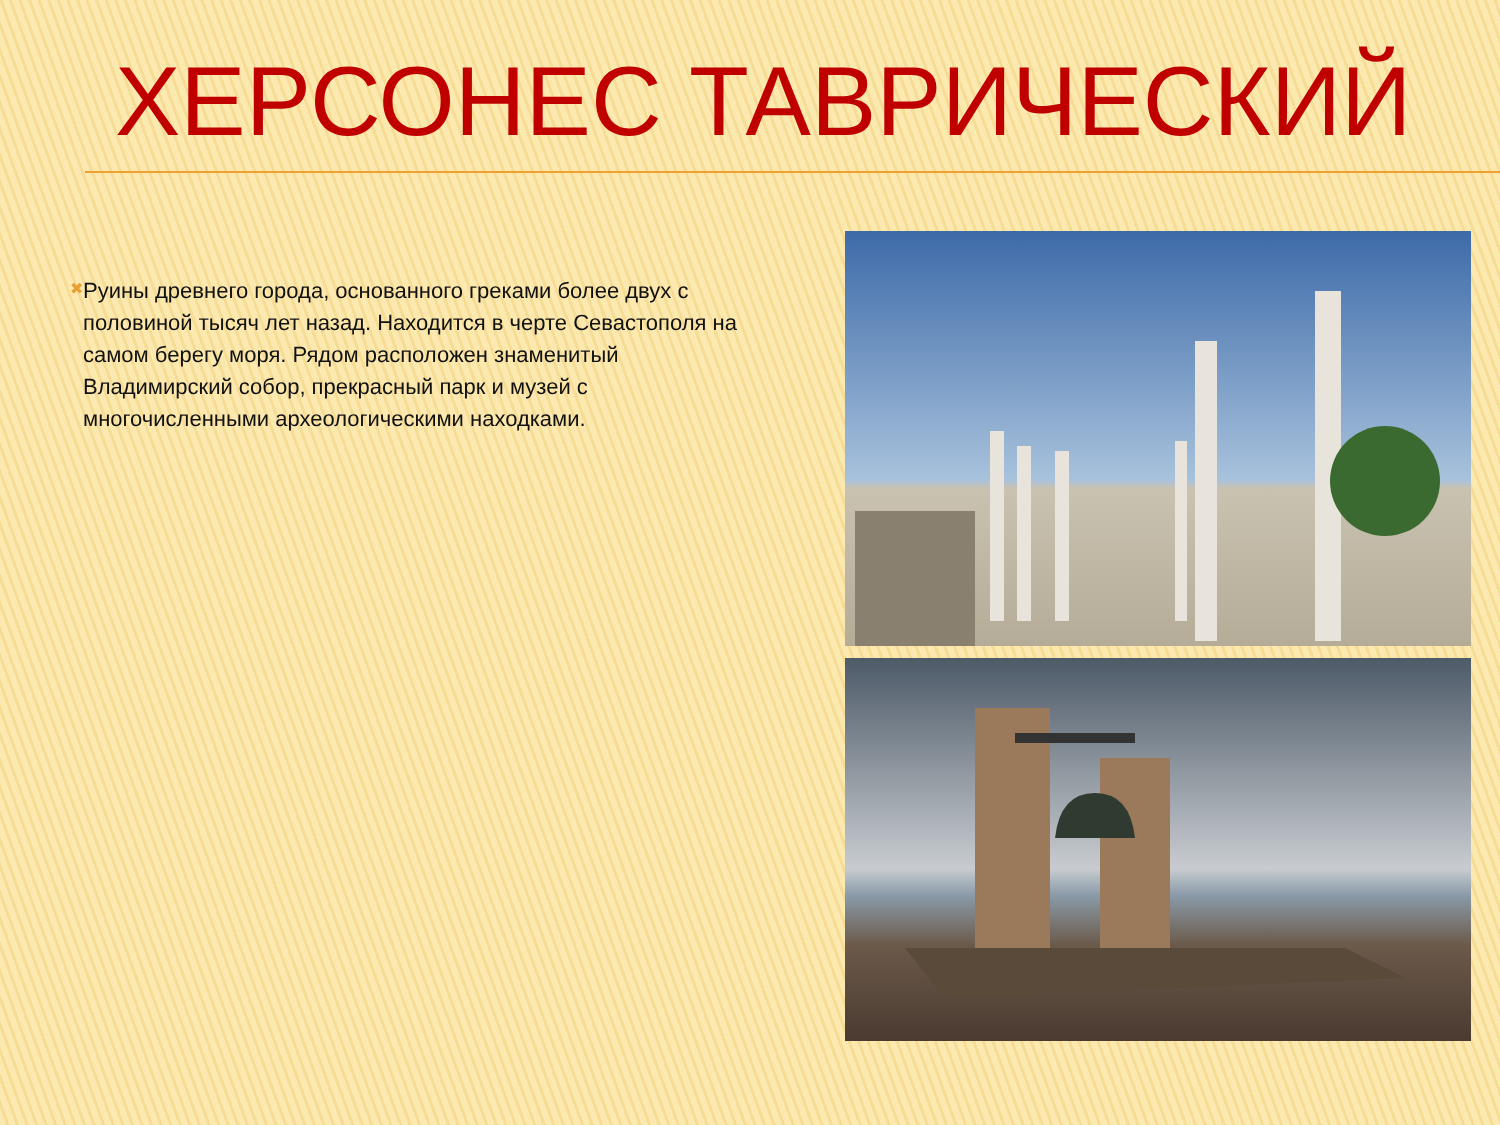ХЕРСОНЕС ТАВРИЧЕСКИЙ
✖
Руины древнего города, основанного греками более двух с половиной тысяч лет назад. Находится в черте Севастополя на самом берегу моря. Рядом расположен знаменитый Владимирский собор, прекрасный парк и музей с многочисленными археологическими находками.